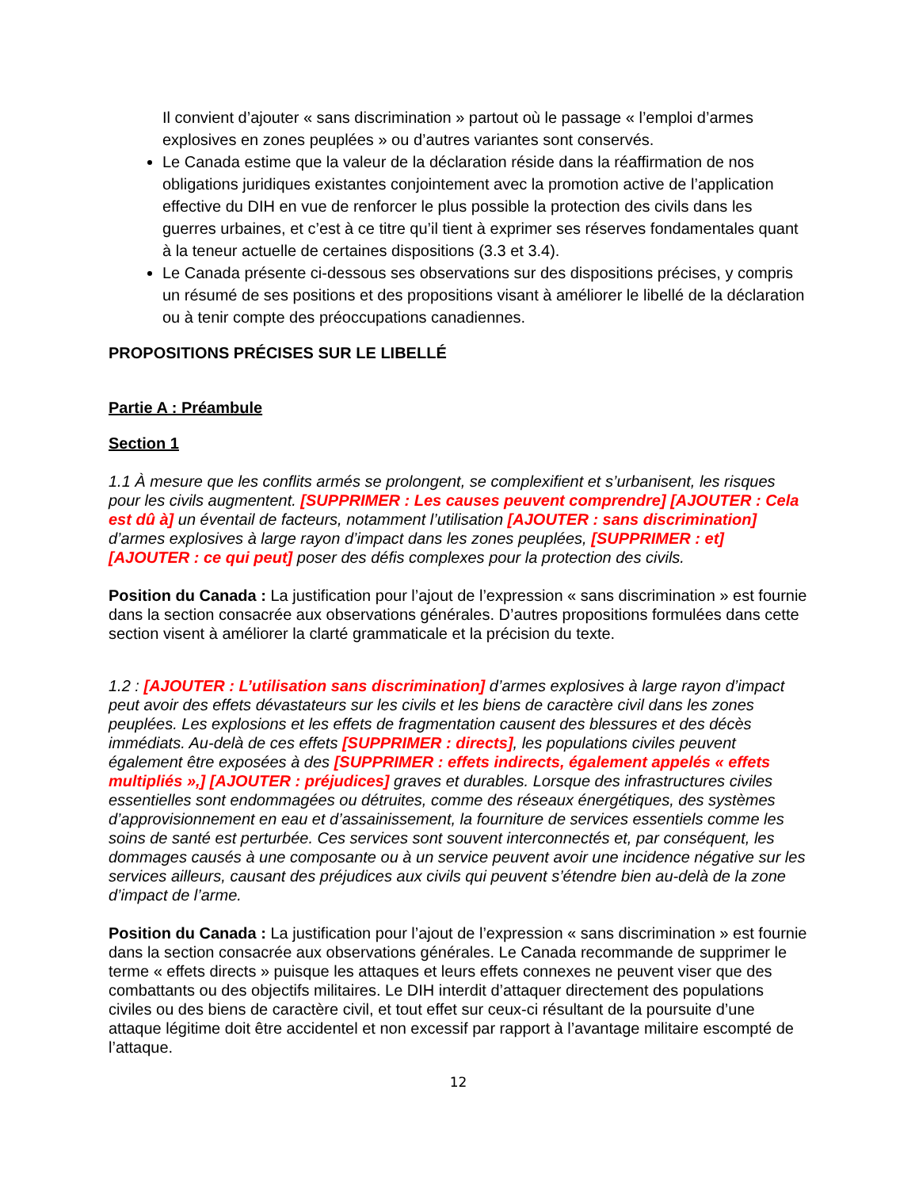Il convient d’ajouter « sans discrimination » partout où le passage « l’emploi d’armes explosives en zones peuplées » ou d’autres variantes sont conservés.
Le Canada estime que la valeur de la déclaration réside dans la réaffirmation de nos obligations juridiques existantes conjointement avec la promotion active de l’application effective du DIH en vue de renforcer le plus possible la protection des civils dans les guerres urbaines, et c’est à ce titre qu’il tient à exprimer ses réserves fondamentales quant à la teneur actuelle de certaines dispositions (3.3 et 3.4).
Le Canada présente ci-dessous ses observations sur des dispositions précises, y compris un résumé de ses positions et des propositions visant à améliorer le libellé de la déclaration ou à tenir compte des préoccupations canadiennes.
PROPOSITIONS PRÉCISES SUR LE LIBELLÉ
Partie A : Préambule
Section 1
1.1 À mesure que les conflits armés se prolongent, se complexifient et s’urbanisent, les risques pour les civils augmentent. [SUPPRIMER : Les causes peuvent comprendre] [AJOUTER : Cela est dû à] un éventail de facteurs, notamment l’utilisation [AJOUTER : sans discrimination] d’armes explosives à large rayon d’impact dans les zones peuplées, [SUPPRIMER : et] [AJOUTER : ce qui peut] poser des défis complexes pour la protection des civils.
Position du Canada : La justification pour l’ajout de l’expression « sans discrimination » est fournie dans la section consacrée aux observations générales. D’autres propositions formulées dans cette section visent à améliorer la clarté grammaticale et la précision du texte.
1.2 : [AJOUTER : L’utilisation sans discrimination] d’armes explosives à large rayon d’impact peut avoir des effets dévastateurs sur les civils et les biens de caractère civil dans les zones peuplées. Les explosions et les effets de fragmentation causent des blessures et des décès immédiats. Au-delà de ces effets [SUPPRIMER : directs], les populations civiles peuvent également être exposées à des [SUPPRIMER : effets indirects, également appelés « effets multipliés »,] [AJOUTER : préjudices] graves et durables. Lorsque des infrastructures civiles essentielles sont endommagées ou détruites, comme des réseaux énergétiques, des systèmes d’approvisionnement en eau et d’assainissement, la fourniture de services essentiels comme les soins de santé est perturbée. Ces services sont souvent interconnectés et, par conséquent, les dommages causés à une composante ou à un service peuvent avoir une incidence négative sur les services ailleurs, causant des préjudices aux civils qui peuvent s’étendre bien au-delà de la zone d’impact de l’arme.
Position du Canada : La justification pour l’ajout de l’expression « sans discrimination » est fournie dans la section consacrée aux observations générales. Le Canada recommande de supprimer le terme « effets directs » puisque les attaques et leurs effets connexes ne peuvent viser que des combattants ou des objectifs militaires. Le DIH interdit d’attaquer directement des populations civiles ou des biens de caractère civil, et tout effet sur ceux-ci résultant de la poursuite d’une attaque légitime doit être accidentel et non excessif par rapport à l’avantage militaire escompté de l’attaque.
12